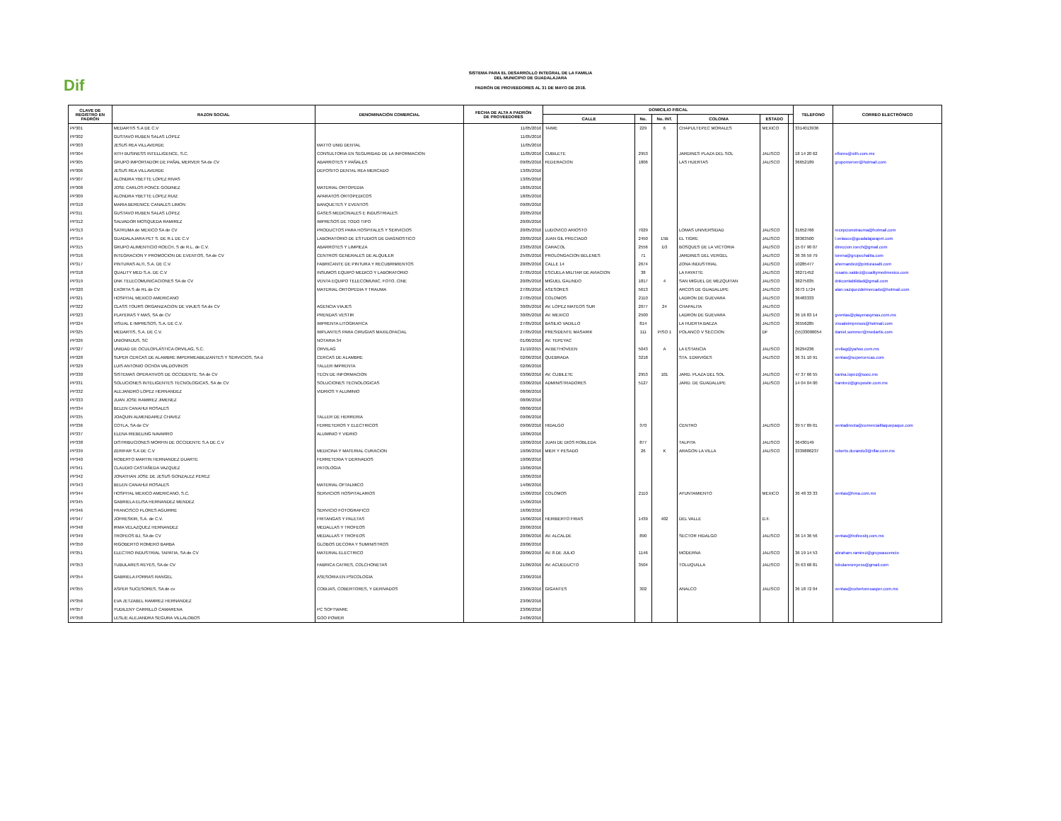Dif
SISTEMA PARA EL DESARROLLO INTEGRAL DE LA FAMILIA
DEL MUNICIPIO DE GUADALAJARA
PADRÓN DE PROVEEDORES AL 31 DE MAYO DE 2018.
| CLAVE DE REGISTRO EN PADRÓN | RAZON SOCIAL | DENOMINACIÓN COMERCIAL | FECHA DE ALTA A PADRÓN DE PROVEEDORES | DOMICILIO FISCAL | | | | | | TELEFONO | CORREO ELECTRÓNICO |
| --- | --- | --- | --- | --- | --- | --- | --- | --- | --- | --- | --- |
| | | | | CALLE | No. | No. INT. | COLONIA | ESTADO | | | |
| PP301 | MEDARTIS S.A DE C.V | | 11/05/2016 | TAIME | 229 | 6 | CHAPULTEPEC MORALES | MEXICO | | 3314013936 | |
| PP302 | GUSTAVO RUBEN SALAS LOPEZ | | 11/05/2016 | | | | | | | | |
| PP303 | JESUS REA VILLAVERDE | MATTO UNID DENTAL | 11/05/2016 | | | | | | | | |
| PP304 | XITH BUSINESS INTELLIGENCE, S.C. | CONSULTORIA EN SEGURIDAD DE LA INFORMACION | 11/05/2016 | CUBILETE | 2953 | | JARDINES PLAZA DEL SOL | JALISCO | | 18 14 20 62 | eflores@xith.com.mx |
| PP305 | GRUPO IMPORTADOR DE PAÑAL MERVER SA de CV | ABARROTES Y PAÑALES | 09/05/2016 | FEDERACION | 1806 | | LAS HUERTAS | JALISCO | | 36652189 | grupomerver@hotmail.com |
| PP306 | JESUS REA VILLAVERDE | DEPOSITO DENTAL REA MERCADO | 13/05/2016 | | | | | | | | |
| PP307 | ALONDRA YBETTE LOPEZ RIVAS | | 13/05/2016 | | | | | | | | |
| PP308 | JOSE CARLOS PONCE GODINEZ | MATERIAL ORTOPEDIA | 18/05/2016 | | | | | | | | |
| PP309 | ALONDRA YBETTE LOPEZ RUIZ | APARATOS ORTOPEDICOS | 18/05/2016 | | | | | | | | |
| PP310 | MARIA BERENICE CANALES LIMON | BANQUETES Y EVENTOS | 09/05/2016 | | | | | | | | |
| PP311 | GUSTAVO RUBEN SALAS LOPEZ | GASES MEDICINALES E INDUSTRIALES | 20/05/2016 | | | | | | | | |
| PP312 | SALVADOR MOSQUEDA RAMIREZ | IMPRESOS DE TODO TIPO | 20/05/2016 | | | | | | | | |
| PP313 | SATRUMA de MEXICO SA de CV | PRODUCTOS PARA HOSPITALES Y SERVICIOS | 20/05/2016 | LUDOVICO ARIOSTO | 7029 | | LOMAS UNIVERSIDAD | JALISCO | | 31652766 | recepcionstrauma@hotmail.com |
| PP314 | GUADALAJARA PET S. DE R.L DE C.V | LABORATORIO DE ESTUDIOS DE DIAGNOSTICO | 20/05/2016 | JUAN GIL PRECIADO | 2450 | 15B | EL TIGRE | JALISCO | | 38363500 | l.velasco@guadalajarapet.com |
| PP315 | GRUPO ALIMENTICIO ROECH, S de R.L. de C.V. | ABARROTES Y LIMPIEZA | 23/05/2016 | CARACOL | 2556 | D3 | BOSQUES DE LA VICTORIA | JALISCO | | 15 07 90 07 | direccion.roech@gmail.com |
| PP316 | INTEGRACION Y PROMOCION DE EVENTOS, SA de CV | CENTROS GENERALES DE ALQUILER | 25/05/2016 | PROLONGACION BELENES | 71 | | JARDINES DEL VERGEL | JALISCO | | 36 36 59 79 | lorena@grupochalita.com |
| PP317 | PINTURAS ALTI, S.A. DE C.V. | FABRICANTE DE PINTURA Y RECUBRIMIENTOS | 20/05/2016 | CALLE 14 | 2674 | | ZONA INDUSTRIAL | JALISCO | | 10285477 | ahernandez@pinturasalti.com |
| PP318 | QUALITY MED S.A. DE C.V | INSUMOS EQUIPO MEDICO Y LABORATORIO | 27/05/2016 | ESCUELA MILITAR DE AVIACION | 38 | | LA FAYATTE | JALISCO | | 38271452 | rosario.valdez@cualitymedmexico.com |
| PP319 | DNK TELECOMUNICACIONES SA de CV | VENTA EQUIPO TELECOMUNIC. FOTO. CINE | 20/05/2016 | MIGUEL GALINDO | 1817 | 4 | SAN MIGUEL DE MEZQUITAN | JALISCO | | 38275035 | dnkcontabilidad@gmail.com |
| PP320 | EXORTA S de RL de CV | MATERIAL ORTOPEDIA Y TRAUMA | 27/05/2016 | ASESORES | 5613 | | ARCOS DE GUADALUPE | JALISCO | | 3673 1724 | alan.vazquezdelmercado@hotmail.com |
| PP321 | HOSPITAL MEXICO AMERICANO | | 27/05/2016 | COLOMOS | 2110 | | LADRON DE GUEVARA | JALISCO | | 36483333 | |
| PP322 | CLASS TOURS ORGANIZACION DE VIAJES SA de CV | AGENCIA VIAJES | 30/05/2016 | AV. LOPEZ MATEOS SUR | 2077 | 24 | CHAPALITA | JALISCO | | | |
| PP323 | PLAYERAS Y MAS, SA de CV | PRENDAS VESTIR | 30/05/2016 | AV. MEXICO | 2500 | | LADRON DE GUEVARA | JALISCO | | 36 16 83 14 | gventas@playerasymas.com.mx |
| PP324 | VISUAL E IMPRESOS, S.A. DE C.V. | IMPRENTA LITOGRAFICA | 27/05/2016 | BASILIO VADILLO | 814 | | LA HUERTA BAEZA | JALISCO | | 36556285 | visualeimpresos@hotmail.com |
| PP325 | MEDARTIS, S.A. DE C.V. | IMPLANTES PARA CIRUGIAS MAXILOFACIAL | 27/05/2016 | PRESIDENTE MASARIK | 111 | PISO 1 | POLANCO V SECCION | DF | | (55)33006054 | daniel.sommer@medartis.com |
| PP326 | UNIONINJUS, SC | NOTARIA 34 | 01/06/2016 | AV. TEPEYAC | | | | | | | |
| PP327 | UNIDAD DE OCULOPLÁSTICA ORVILAG, S.C. | ORVILAG | 21/10/2015 | AV.BETHOVEEN | 5043 | A | LA ESTANCIA | JALISCO | | 36294236 | orvilag@yahoo.com.mx |
| PP328 | SUPER CERCAS DE ALAMBRE IMPERMEABILIZANTES Y SERVICIOS, SA d | CERCAS DE ALAMBRE | 02/06/2016 | QUEBRADA | 3218 | | STA. EDWVIGES | JALISCO | | 36 31 10 91 | ventas@supercercas.com |
| PP329 | LUIS ANTONIO OCHOA VALDOVINOS | TALLER IMPRENTA | 02/06/2016 | | | | | | | | |
| PP330 | SISTEMAS OPERATIVOS DE OCCIDENTE, SA de CV | TECN DE INFORMACION | 03/06/2016 | AV. CUBILETE | 2953 | 101 | JARD. PLAZA DEL SOL | JALISCO | | 47 37 66 55 | karina.lopez@sooc.mx |
| PP331 | SOLUCIONES INTELIGENTES TECNOLOGICAS, SA de CV | SOLUCIONES TECNOLOGICAS | 03/06/2016 | ADMINISTRADORES | 5127 | | JARD. DE GUADALUPE | JALISCO | | 14 04 04 00 | lramirez@gruposite.com.mx |
| PP332 | ALEJANDRO LOPEZ HERNANDEZ | VIDRIOS Y ALUMINIO | 08/06/2016 | | | | | | | | |
| PP333 | JUAN JOSE RAMIREZ JIMENEZ | | 08/06/2016 | | | | | | | | |
| PP334 | BELEN CANAHUI ROSALES | | 08/06/2016 | | | | | | | | |
| PP335 | JOAQUIN ALMENDAREZ CHAVEZ | TALLER DE HERRERIA | 09/06/2016 | | | | | | | | |
| PP336 | COTLA, SA de CV | FERRETEROS Y ELECTRICOS | 09/06/2016 | HIDALGO | 370 | | CENTRO | JALISCO | | 39 57 89 01 | ventadirecta@comercialtlaquepaque.com |
| PP337 | ELENA RIEBELING NAVARRO | ALUMINIO Y VIDRIO | 10/06/2016 | | | | | | | | |
| PP338 | DISTRIBUCIONES MORFIN DE OCCIDENTE S.A DE C.V | | 10/06/2016 | JUAN DE DIOS ROBLEDA | 877 | | TALPITA | JALISCO | | 36430149 | |
| PP339 | ZERIFAR S.A DE C.V | MEDICINA Y MATERIAL CURACION | 10/06/2016 | MIER Y PESADO | 26 | K | ARAGON LA VILLA | JALISCO | | 3339886237 | roberto.durando3@rifar.com.mx |
| PP340 | ROBERTO MARTIN HERNANDEZ DUARTE | FERRETERIA Y DERIVADOS | 10/06/2016 | | | | | | | | |
| PP341 | CLAUDIO CASTAÑEDA VAZQUEZ | PATOLOGIA | 10/06/2016 | | | | | | | | |
| PP342 | JONATHAN JOSE DE JESUS GONZALEZ PEREZ | | 10/06/2016 | | | | | | | | |
| PP343 | BELEN CANAHUI ROSALES | MATERIAL OFTALMICO | 14/06/2016 | | | | | | | | |
| PP344 | HOSPITAL MEXICO AMERICANO, S.C. | SERVICIOS HOSPITALARIOS | 15/06/2016 | COLOMOS | 2110 | | AYUNTAMIENTO | MEXICO | | 36 48 33 33 | ventas@hma.com.mx |
| PP345 | GABRIELA ELISA HERNANDEZ MENDEZ | | 15/06/2016 | | | | | | | | |
| PP346 | FRANCISCO FLORES AGUIRRE | SERVICIO FOTOGRAFICO | 16/06/2016 | | | | | | | | |
| PP347 | JOFRESKIR, S.A. de C.V. | FRITANGAS Y PALETAS | 16/06/2016 | HERIBERTO FRIAS | 1439 | 402 | DEL VALLE | D.F. | | | |
| PP348 | IRMA VELAZQUEZ HERNANDEZ | MEDALLAS Y TROFEOS | 20/06/2016 | | | | | | | | |
| PP349 | TROFEOS BJ, SA de CV | MEDALLAS Y TROFEOS | 20/06/2016 | AV. ALCALDE | 890 | | SECTOR HIDALGO | JALISCO | | 36 14 36 56 | ventas@trofeosbj.com.mx |
| PP350 | RIGOBERTO ROMERO BARBA | GLOBOS DECORA Y SUMINISTROS | 20/06/2016 | | | | | | | | |
| PP351 | ELECTRO INDUSTRIAL TAPATIA, SA de CV | MATERIAL ELECTRICO | 20/06/2016 | AV. 8 DE JULIO | 1146 | | MODERNA | JALISCO | | 36 19 14 53 | abraham.ramirez@grupoascencio |
| PP353 | TUBULARES REYES, SA de CV | FABRICA CATRES, COLCHONETAS | 21/06/2016 | AV. ACUEDUCTO | 3504 | | TOLUQUILLA | JALISCO | | 35 63 68 81 | tubularesreyess@gmail.com |
| PP354 | GABRIELA PORRAS RANGEL | ASESORIA EN PSICOLOGIA | 23/06/2016 | | | | | | | | |
| PP355 | ASPER SUCESORES, SA de cv | COBIJAS, COBERTORES, Y DERIVADOS | 23/06/2016 | GIGANTES | 302 | | ANALCO | JALISCO | | 36 18 72 04 | ventas@cobertoresasper.com.mx |
| PP356 | EVA JETZABEL RAMIREZ HERNANDEZ | | 23/06/2016 | | | | | | | | |
| PP357 | YUDILENY CARRILLO CAMARENA | PC SOFTWARE | 23/06/2016 | | | | | | | | |
| PP358 | LESLIE ALEJANDRA SEGURA VILLALOBOS | GOO POWER | 24/06/2016 | | | | | | | | |